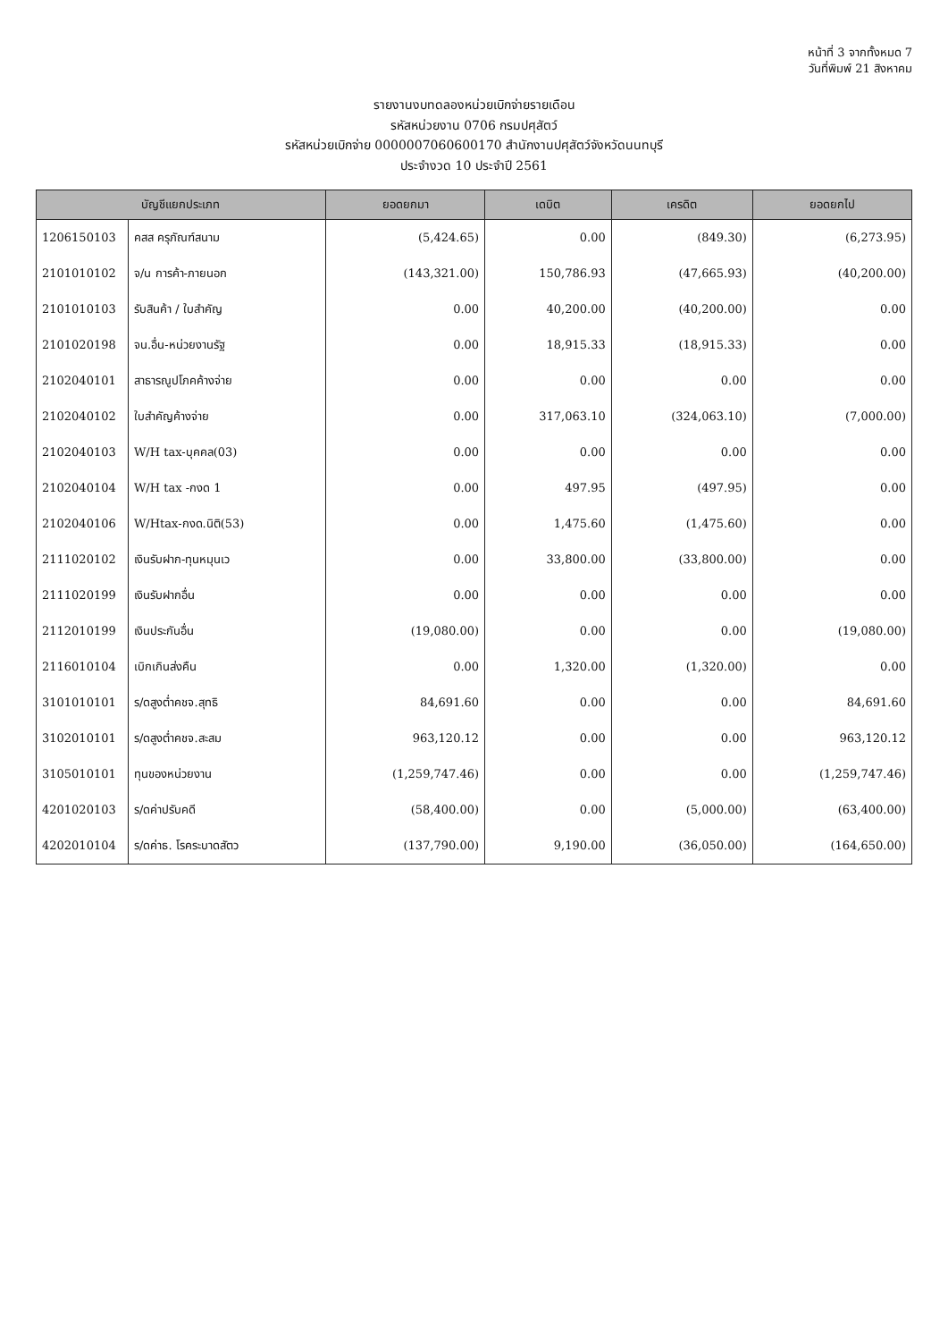หน้าที่ 3 จากทั้งหมด 7
วันที่พิมพ์ 21 สิงหาคม
รายงานงบทดลองหน่วยเบิกจ่ายรายเดือน
รหัสหน่วยงาน 0706 กรมปศุสัตว์
รหัสหน่วยเบิกจ่าย 0000007060600170 สำนักงานปศุสัตว์จังหวัดนนทบุรี
ประจำงวด 10 ประจำปี 2561
| บัญชีแยกประเภท | | ยอดยกมา | เดบิต | เครดิต | ยอดยกไป |
| --- | --- | --- | --- | --- | --- |
| 1206150103 | คสส ครุภัณฑ์สนาม | (5,424.65) | 0.00 | (849.30) | (6,273.95) |
| 2101010102 | จ/น การค้า-ภายนอก | (143,321.00) | 150,786.93 | (47,665.93) | (40,200.00) |
| 2101010103 | รับสินค้า / ใบสำคัญ | 0.00 | 40,200.00 | (40,200.00) | 0.00 |
| 2101020198 | จน.อื่น-หน่วยงานรัฐ | 0.00 | 18,915.33 | (18,915.33) | 0.00 |
| 2102040101 | สาธารณูปโภคค้างจ่าย | 0.00 | 0.00 | 0.00 | 0.00 |
| 2102040102 | ใบสำคัญค้างจ่าย | 0.00 | 317,063.10 | (324,063.10) | (7,000.00) |
| 2102040103 | W/H tax-บุคคล(03) | 0.00 | 0.00 | 0.00 | 0.00 |
| 2102040104 | W/H tax -กงด 1 | 0.00 | 497.95 | (497.95) | 0.00 |
| 2102040106 | W/Htax-กงด.นิติ(53) | 0.00 | 1,475.60 | (1,475.60) | 0.00 |
| 2111020102 | เงินรับฝาก-ทุนหมุนเว | 0.00 | 33,800.00 | (33,800.00) | 0.00 |
| 2111020199 | เงินรับฝากอื่น | 0.00 | 0.00 | 0.00 | 0.00 |
| 2112010199 | เงินประกันอื่น | (19,080.00) | 0.00 | 0.00 | (19,080.00) |
| 2116010104 | เบิกเกินส่งคืน | 0.00 | 1,320.00 | (1,320.00) | 0.00 |
| 3101010101 | ร/ดสูงต่ำคชจ.สุทธิ | 84,691.60 | 0.00 | 0.00 | 84,691.60 |
| 3102010101 | ร/ดสูงต่ำคชจ.สะสม | 963,120.12 | 0.00 | 0.00 | 963,120.12 |
| 3105010101 | ทุนของหน่วยงาน | (1,259,747.46) | 0.00 | 0.00 | (1,259,747.46) |
| 4201020103 | ร/ดค่าปรับคดี | (58,400.00) | 0.00 | (5,000.00) | (63,400.00) |
| 4202010104 | ร/ดค่าธ. โรคระบาดสัตว | (137,790.00) | 9,190.00 | (36,050.00) | (164,650.00) |